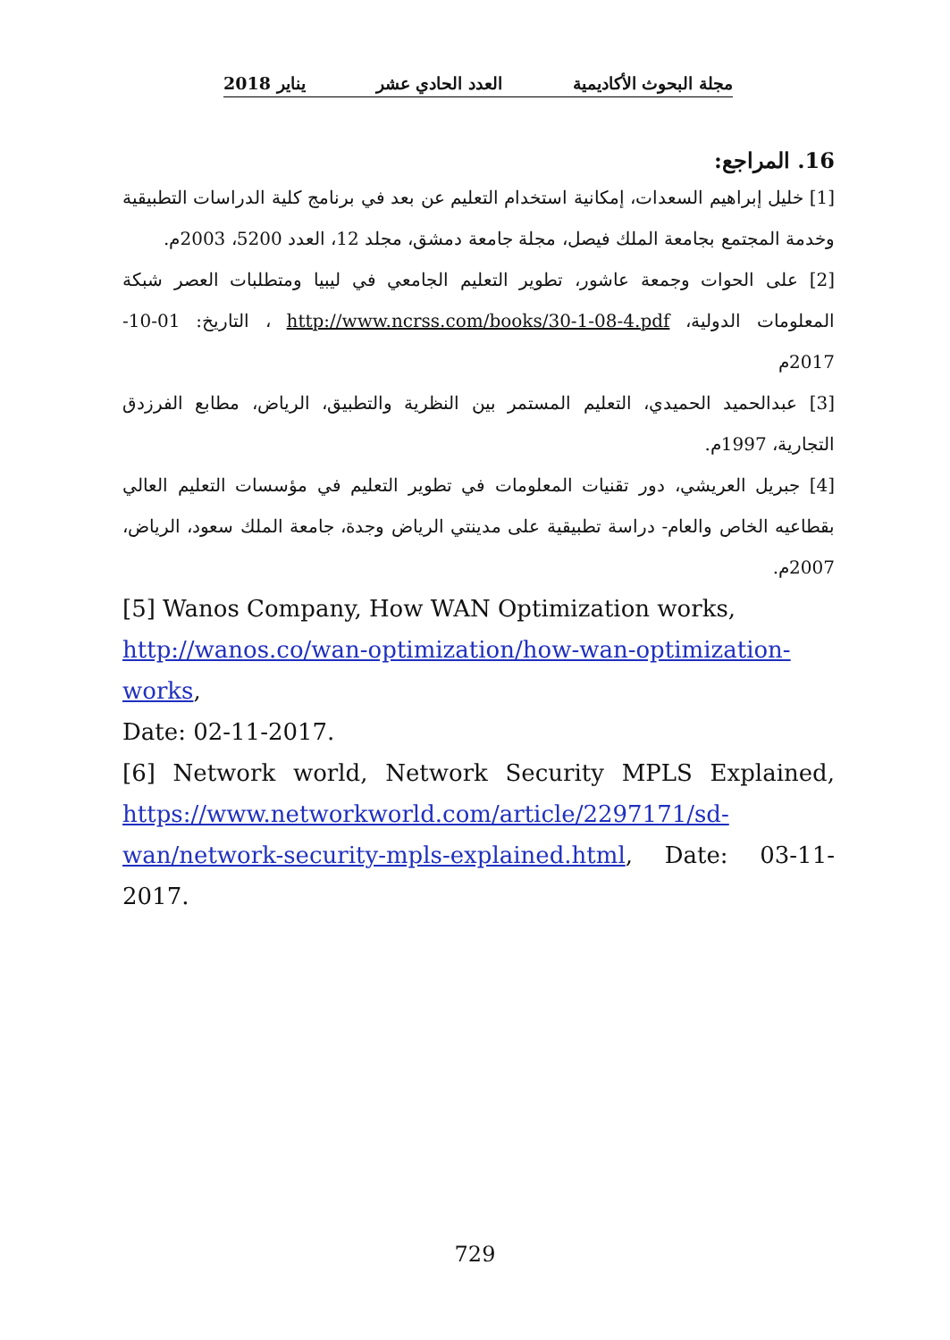مجلة البحوث الأكاديمية العدد الحادي عشر يناير 2018
16. المراجع:
[1] خليل إبراهيم السعدات، إمكانية استخدام التعليم عن بعد في برنامج كلية الدراسات التطبيقية وخدمة المجتمع بجامعة الملك فيصل، مجلة جامعة دمشق، مجلد 12، العدد 5200، 2003م.
[2] على الحوات وجمعة عاشور، تطوير التعليم الجامعي في ليبيا ومتطلبات العصر شبكة المعلومات الدولية، http://www.ncrss.com/books/30-1-08-4.pdf ، التاريخ: 01-10-2017م
[3] عبدالحميد الحميدي، التعليم المستمر بين النظرية والتطبيق، الرياض، مطابع الفرزدق التجارية، 1997م.
[4] جبريل العريشي، دور تقنيات المعلومات في تطوير التعليم في مؤسسات التعليم العالي بقطاعيه الخاص والعام- دراسة تطبيقية على مدينتي الرياض وجدة، جامعة الملك سعود، الرياض، 2007م.
[5] Wanos Company, How WAN Optimization works,
http://wanos.co/wan-optimization/how-wan-optimization-
works,
Date: 02-11-2017.
[6] Network world, Network Security MPLS Explained, https://www.networkworld.com/article/2297171/sd-
wan/network-security-mpls-explained.html, Date: 03-11-2017.
729